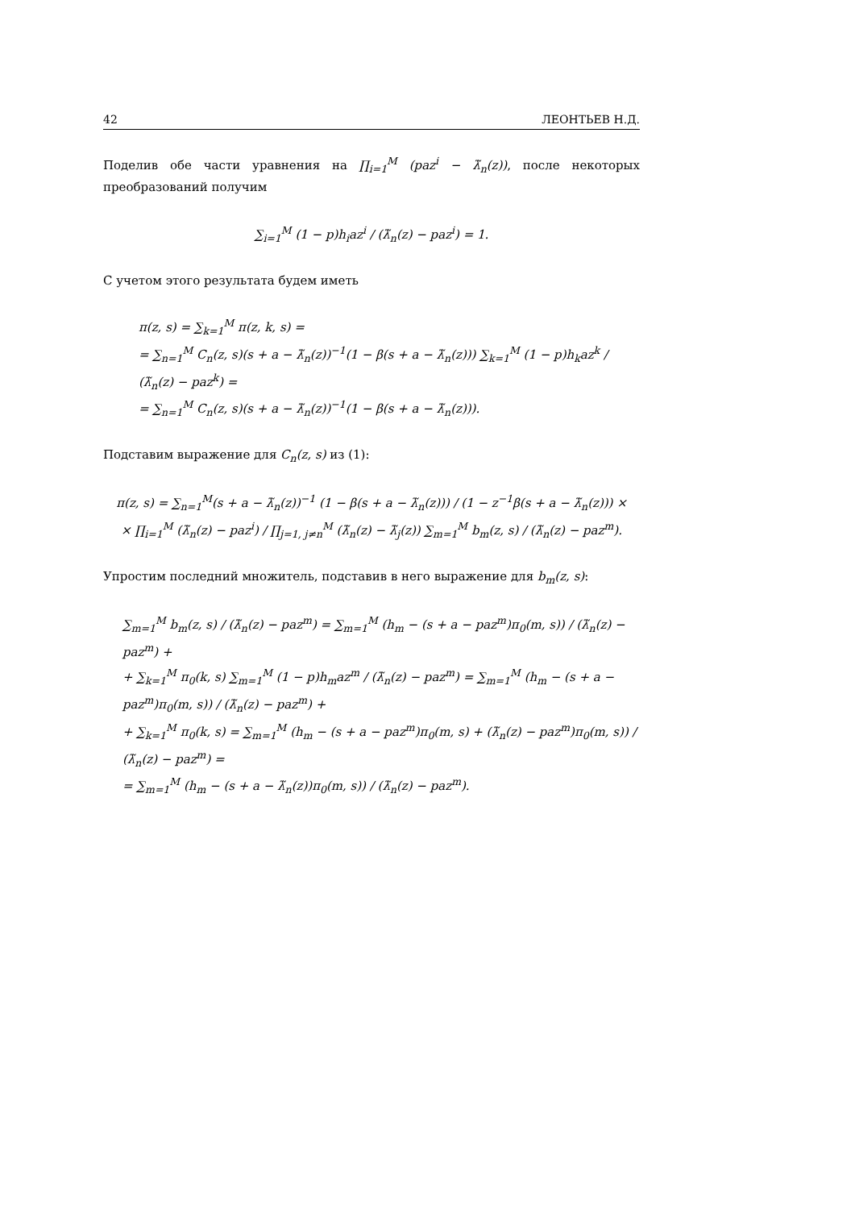42 ЛЕОНТЬЕВ Н.Д.
Поделив обе части уравнения на ∏<sub>i=1</sub><sup>M</sup> (paz<sup>i</sup> − λ̃<sub>n</sub>(z)), после некоторых преобразований получим
∑<sub>i=1</sub><sup>M</sup> (1 − p)h<sub>i</sub>az<sup>i</sup> / (λ̃<sub>n</sub>(z) − paz<sup>i</sup>) = 1.
С учетом этого результата будем иметь
π(z, s) = ∑<sub>k=1</sub><sup>M</sup> π(z, k, s) =
= ∑<sub>n=1</sub><sup>M</sup> C<sub>n</sub>(z, s)(s + a − λ̃<sub>n</sub>(z))<sup>−1</sup>(1 − β(s + a − λ̃<sub>n</sub>(z))) ∑<sub>k=1</sub><sup>M</sup> (1 − p)h<sub>k</sub>az<sup>k</sup> / (λ̃<sub>n</sub>(z) − paz<sup>k</sup>) =
= ∑<sub>n=1</sub><sup>M</sup> C<sub>n</sub>(z, s)(s + a − λ̃<sub>n</sub>(z))<sup>−1</sup>(1 − β(s + a − λ̃<sub>n</sub>(z))).
Подставим выражение для C<sub>n</sub>(z, s) из (1):
π(z, s) = ∑<sub>n=1</sub><sup>M</sup>(s + a − λ̃<sub>n</sub>(z))<sup>−1</sup> (1 − β(s + a − λ̃<sub>n</sub>(z))) / (1 − z<sup>−1</sup>β(s + a − λ̃<sub>n</sub>(z))) ×
× ∏<sub>i=1</sub><sup>M</sup> (λ̃<sub>n</sub>(z) − paz<sup>i</sup>) / ∏<sub>j=1, j≠n</sub><sup>M</sup> (λ̃<sub>n</sub>(z) − λ̃<sub>j</sub>(z)) ∑<sub>m=1</sub><sup>M</sup> b<sub>m</sub>(z, s) / (λ̃<sub>n</sub>(z) − paz<sup>m</sup>).
Упростим последний множитель, подставив в него выражение для b<sub>m</sub>(z, s):
∑<sub>m=1</sub><sup>M</sup> b<sub>m</sub>(z, s) / (λ̃<sub>n</sub>(z) − paz<sup>m</sup>) = ∑<sub>m=1</sub><sup>M</sup> (h<sub>m</sub> − (s + a − paz<sup>m</sup>)π<sub>0</sub>(m, s)) / (λ̃<sub>n</sub>(z) − paz<sup>m</sup>) +
+ ∑<sub>k=1</sub><sup>M</sup> π<sub>0</sub>(k, s) ∑<sub>m=1</sub><sup>M</sup> (1 − p)h<sub>m</sub>az<sup>m</sup> / (λ̃<sub>n</sub>(z) − paz<sup>m</sup>) = ∑<sub>m=1</sub><sup>M</sup> (h<sub>m</sub> − (s + a − paz<sup>m</sup>)π<sub>0</sub>(m, s)) / (λ̃<sub>n</sub>(z) − paz<sup>m</sup>) +
+ ∑<sub>k=1</sub><sup>M</sup> π<sub>0</sub>(k, s) = ∑<sub>m=1</sub><sup>M</sup> (h<sub>m</sub> − (s + a − paz<sup>m</sup>)π<sub>0</sub>(m, s) + (λ̃<sub>n</sub>(z) − paz<sup>m</sup>)π<sub>0</sub>(m, s)) / (λ̃<sub>n</sub>(z) − paz<sup>m</sup>) =
= ∑<sub>m=1</sub><sup>M</sup> (h<sub>m</sub> − (s + a − λ̃<sub>n</sub>(z))π<sub>0</sub>(m, s)) / (λ̃<sub>n</sub>(z) − paz<sup>m</sup>).